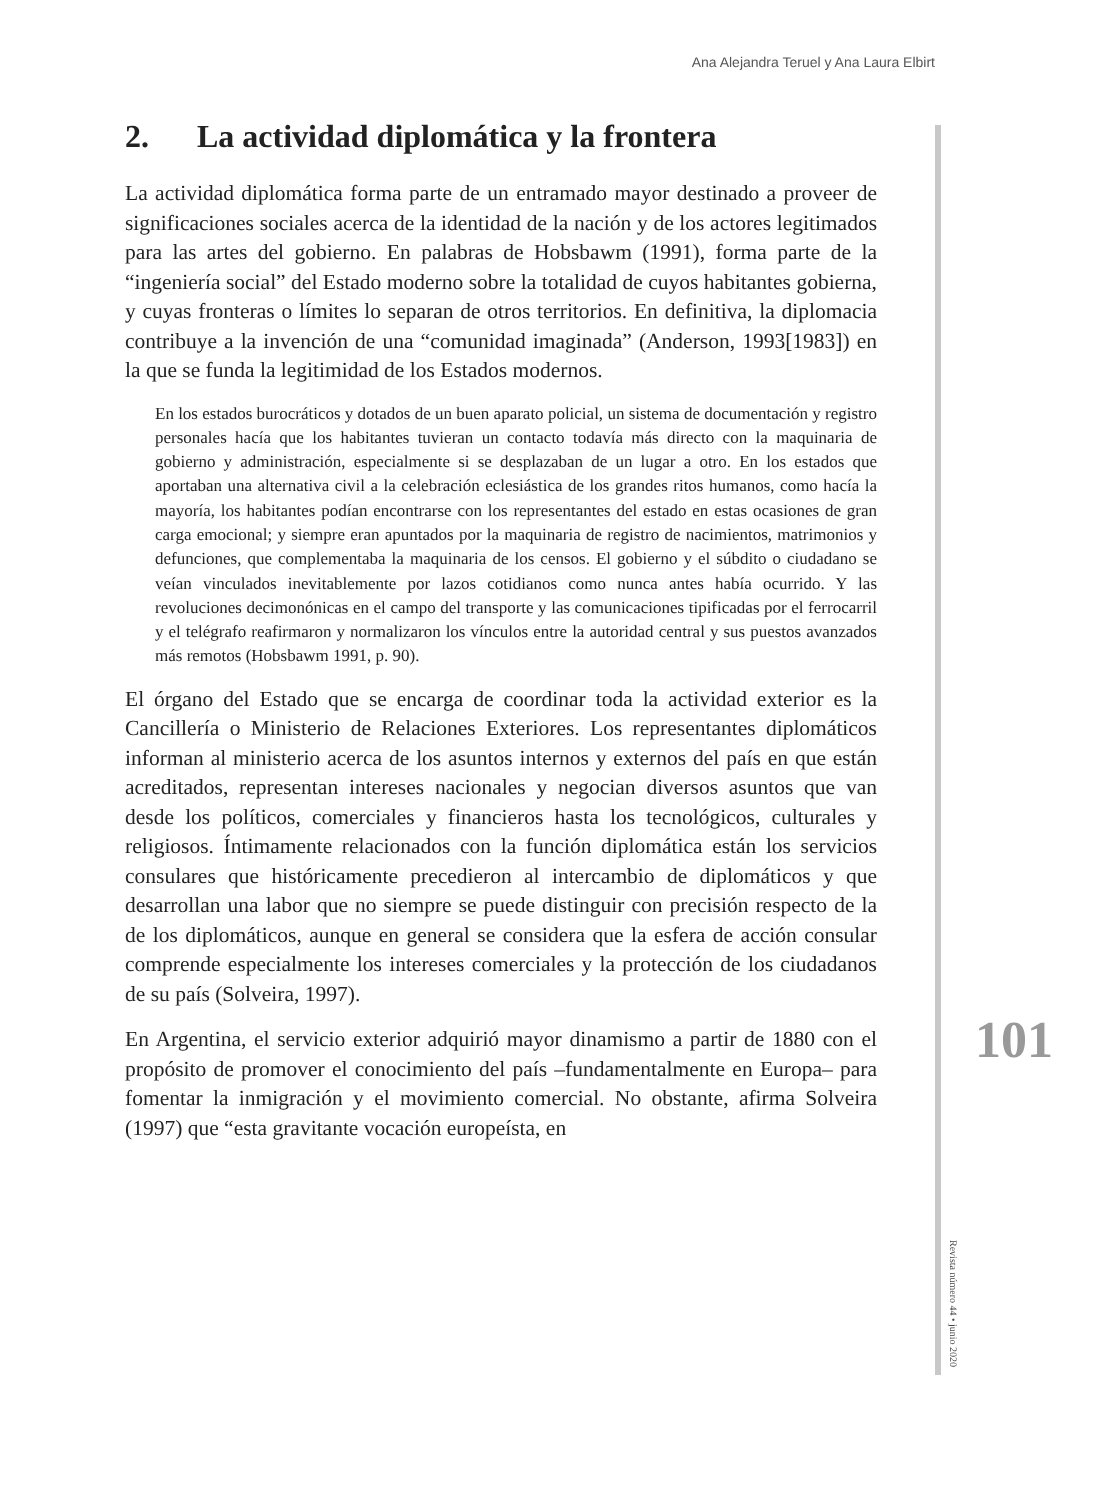Ana Alejandra Teruel y Ana Laura Elbirt
2. La actividad diplomática y la frontera
La actividad diplomática forma parte de un entramado mayor destinado a proveer de significaciones sociales acerca de la identidad de la nación y de los actores legitimados para las artes del gobierno. En palabras de Hobsbawm (1991), forma parte de la “ingeniería social” del Estado moderno sobre la totalidad de cuyos habitantes gobierna, y cuyas fronteras o límites lo separan de otros territorios. En definitiva, la diplomacia contribuye a la invención de una “comunidad imaginada” (Anderson, 1993[1983]) en la que se funda la legitimidad de los Estados modernos.
En los estados burocráticos y dotados de un buen aparato policial, un sistema de documentación y registro personales hacía que los habitantes tuvieran un contacto todavía más directo con la maquinaria de gobierno y administración, especialmente si se desplazaban de un lugar a otro. En los estados que aportaban una alternativa civil a la celebración eclesiástica de los grandes ritos humanos, como hacía la mayoría, los habitantes podían encontrarse con los representantes del estado en estas ocasiones de gran carga emocional; y siempre eran apuntados por la maquinaria de registro de nacimientos, matrimonios y defunciones, que complementaba la maquinaria de los censos. El gobierno y el súbdito o ciudadano se veían vinculados inevitablemente por lazos cotidianos como nunca antes había ocurrido. Y las revoluciones decimonónicas en el campo del transporte y las comunicaciones tipificadas por el ferrocarril y el telégrafo reafirmaron y normalizaron los vínculos entre la autoridad central y sus puestos avanzados más remotos (Hobsbawm 1991, p. 90).
El órgano del Estado que se encarga de coordinar toda la actividad exterior es la Cancillería o Ministerio de Relaciones Exteriores. Los representantes diplomáticos informan al ministerio acerca de los asuntos internos y externos del país en que están acreditados, representan intereses nacionales y negocian diversos asuntos que van desde los políticos, comerciales y financieros hasta los tecnológicos, culturales y religiosos. Íntimamente relacionados con la función diplomática están los servicios consulares que históricamente precedieron al intercambio de diplomáticos y que desarrollan una labor que no siempre se puede distinguir con precisión respecto de la de los diplomáticos, aunque en general se considera que la esfera de acción consular comprende especialmente los intereses comerciales y la protección de los ciudadanos de su país (Solveira, 1997).
En Argentina, el servicio exterior adquirió mayor dinamismo a partir de 1880 con el propósito de promover el conocimiento del país –fundamentalmente en Europa– para fomentar la inmigración y el movimiento comercial. No obstante, afirma Solveira (1997) que “esta gravitante vocación europeísta, en
101
Revista número 44 • junio 2020